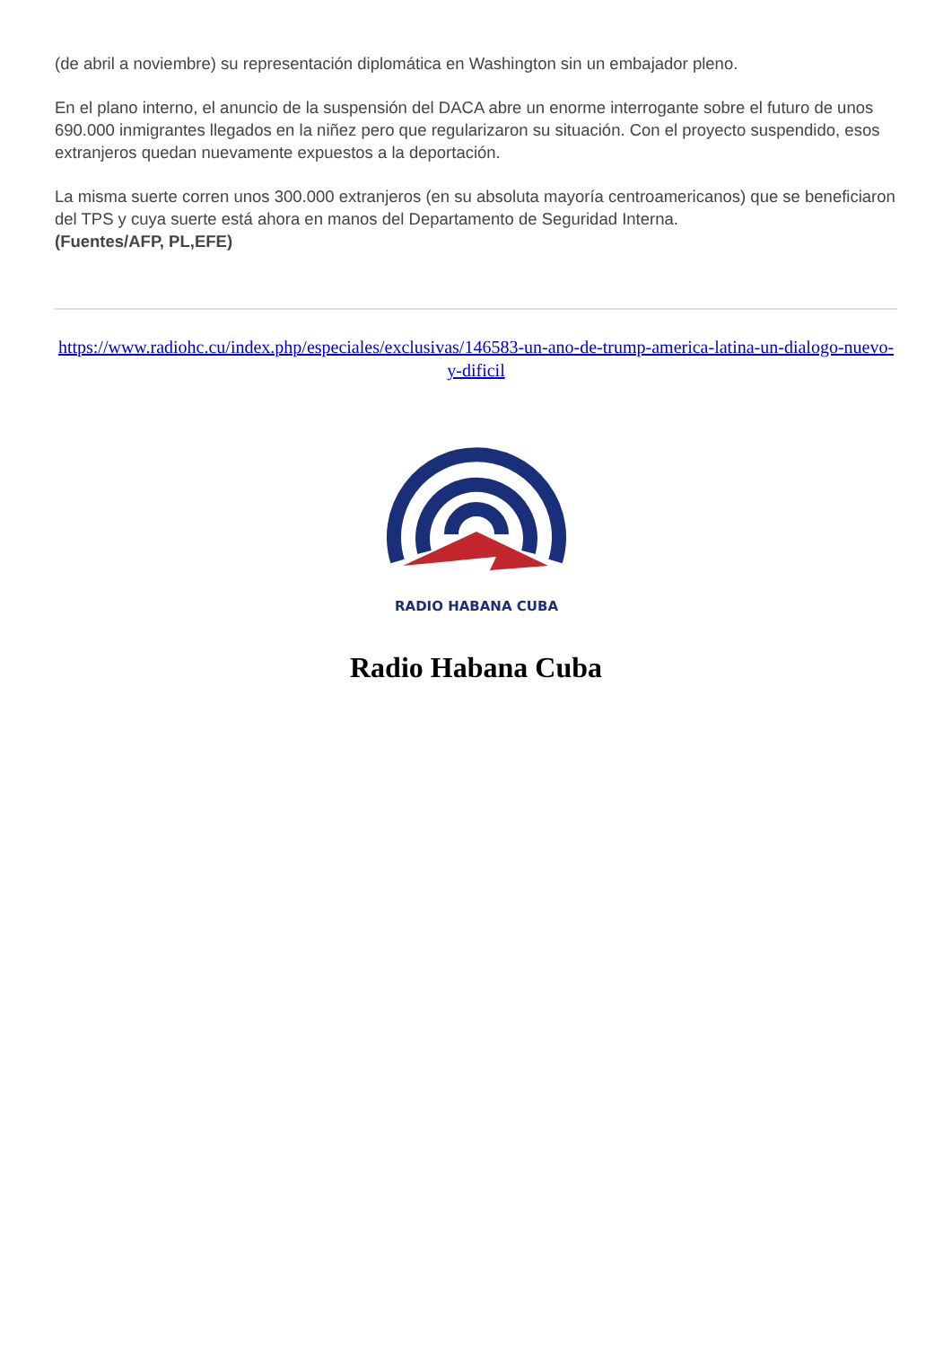(de abril a noviembre) su representación diplomática en Washington sin un embajador pleno.
En el plano interno, el anuncio de la suspensión del DACA abre un enorme interrogante sobre el futuro de unos 690.000 inmigrantes llegados en la niñez pero que regularizaron su situación. Con el proyecto suspendido, esos extranjeros quedan nuevamente expuestos a la deportación.
La misma suerte corren unos 300.000 extranjeros (en su absoluta mayoría centroamericanos) que se beneficiaron del TPS y cuya suerte está ahora en manos del Departamento de Seguridad Interna.
(Fuentes/AFP, PL,EFE)
https://www.radiohc.cu/index.php/especiales/exclusivas/146583-un-ano-de-trump-america-latina-un-dialogo-nuevo-y-dificil
RADIO HABANA CUBA
Radio Habana Cuba